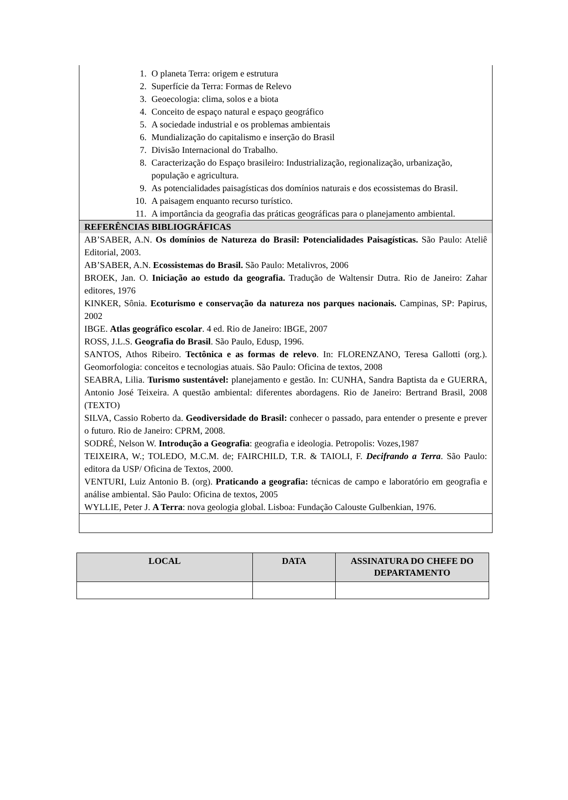1. O planeta Terra: origem e estrutura
2. Superfície da Terra: Formas de Relevo
3. Geoecologia: clima, solos e a biota
4. Conceito de espaço natural e espaço geográfico
5. A sociedade industrial e os problemas ambientais
6. Mundialização do capitalismo e inserção do Brasil
7. Divisão Internacional do Trabalho.
8. Caracterização do Espaço brasileiro: Industrialização, regionalização, urbanização, população e agricultura.
9. As potencialidades paisagísticas dos domínios naturais e dos ecossistemas do Brasil.
10. A paisagem enquanto recurso turístico.
11. A importância da geografia das práticas geográficas para o planejamento ambiental.
REFERÊNCIAS BIBLIOGRÁFICAS
AB’SABER, A.N. Os domínios de Natureza do Brasil: Potencialidades Paisagísticas. São Paulo: Ateliê Editorial, 2003.
AB’SABER, A.N. Ecossistemas do Brasil. São Paulo: Metalivros, 2006
BROEK, Jan. O. Iniciação ao estudo da geografia. Tradução de Waltensir Dutra. Rio de Janeiro: Zahar editores, 1976
KINKER, Sônia. Ecoturismo e conservação da natureza nos parques nacionais. Campinas, SP: Papirus, 2002
IBGE. Atlas geográfico escolar. 4 ed. Rio de Janeiro: IBGE, 2007
ROSS, J.L.S. Geografia do Brasil. São Paulo, Edusp, 1996.
SANTOS, Athos Ribeiro. Tectônica e as formas de relevo. In: FLORENZANO, Teresa Gallotti (org.). Geomorfologia: conceitos e tecnologias atuais. São Paulo: Oficina de textos, 2008
SEABRA, Lilia. Turismo sustentável: planejamento e gestão. In: CUNHA, Sandra Baptista da e GUERRA, Antonio José Teixeira. A questão ambiental: diferentes abordagens. Rio de Janeiro: Bertrand Brasil, 2008 (TEXTO)
SILVA, Cassio Roberto da. Geodiversidade do Brasil: conhecer o passado, para entender o presente e prever o futuro. Rio de Janeiro: CPRM, 2008.
SODRÉ, Nelson W. Introdução a Geografia: geografia e ideologia. Petropolis: Vozes,1987
TEIXEIRA, W.; TOLEDO, M.C.M. de; FAIRCHILD, T.R. & TAIOLI, F. Decifrando a Terra. São Paulo: editora da USP/ Oficina de Textos, 2000.
VENTURI, Luiz Antonio B. (org). Praticando a geografia: técnicas de campo e laboratório em geografia e análise ambiental. São Paulo: Oficina de textos, 2005
WYLLIE, Peter J. A Terra: nova geologia global. Lisboa: Fundação Calouste Gulbenkian, 1976.
| LOCAL | DATA | ASSINATURA DO CHEFE DO DEPARTAMENTO |
| --- | --- | --- |